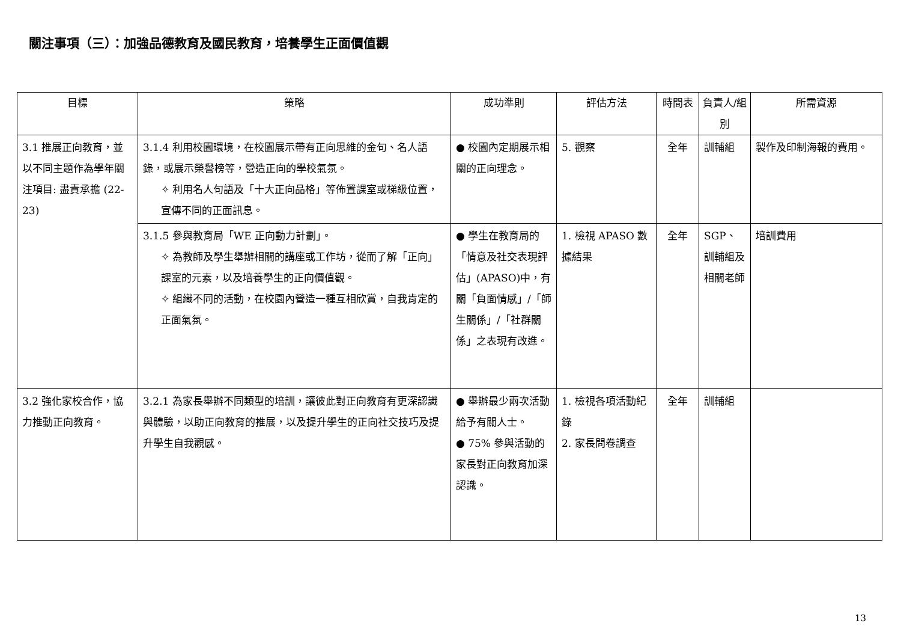關注事項（三）：加強品德教育及國民教育，培養學生正面價值觀
| 目標 | 策略 | 成功準則 | 評估方法 | 時間表 | 負責人/組別 | 所需資源 |
| --- | --- | --- | --- | --- | --- | --- |
| 3.1 推展正向教育，並以不同主題作為學年關注項目: 盡責承擔 (22-23) | 3.1.4 利用校園環境，在校園展示帶有正向思維的金句、名人語錄，或展示榮譽榜等，營造正向的學校氣氛。 ✧ 利用名人句語及「十大正向品格」等佈置課室或梯級位置，宣傳不同的正面訊息。 | ● 校園內定期展示相關的正向理念。 | 5. 觀察 | 全年 | 訓輔組 | 製作及印制海報的費用。 |
| | 3.1.5 參與教育局「WE 正向動力計劃」。 ✧ 為教師及學生舉辦相關的講座或工作坊，從而了解「正向」課室的元素，以及培養學生的正向價值觀。 ✧ 組織不同的活動，在校園內營造一種互相欣賞，自我肯定的正面氣氛。 | ● 學生在教育局的「情意及社交表現評估」(APASO)中，有關「負面情感」/「師生關係」/「社群關係」之表現有改進。 | 1. 檢視 APASO 數據結果 | 全年 | SGP、訓輔組及相關老師 | 培訓費用 |
| 3.2 強化家校合作，協力推動正向教育。 | 3.2.1 為家長舉辦不同類型的培訓，讓彼此對正向教育有更深認識與體驗，以助正向教育的推展，以及提升學生的正向社交技巧及提升學生自我觀感。 | ● 舉辦最少兩次活動給予有關人士。 ● 75% 參與活動的家長對正向教育加深認識。 | 1. 檢視各項活動紀錄 2. 家長問卷調查 | 全年 | 訓輔組 | |
13